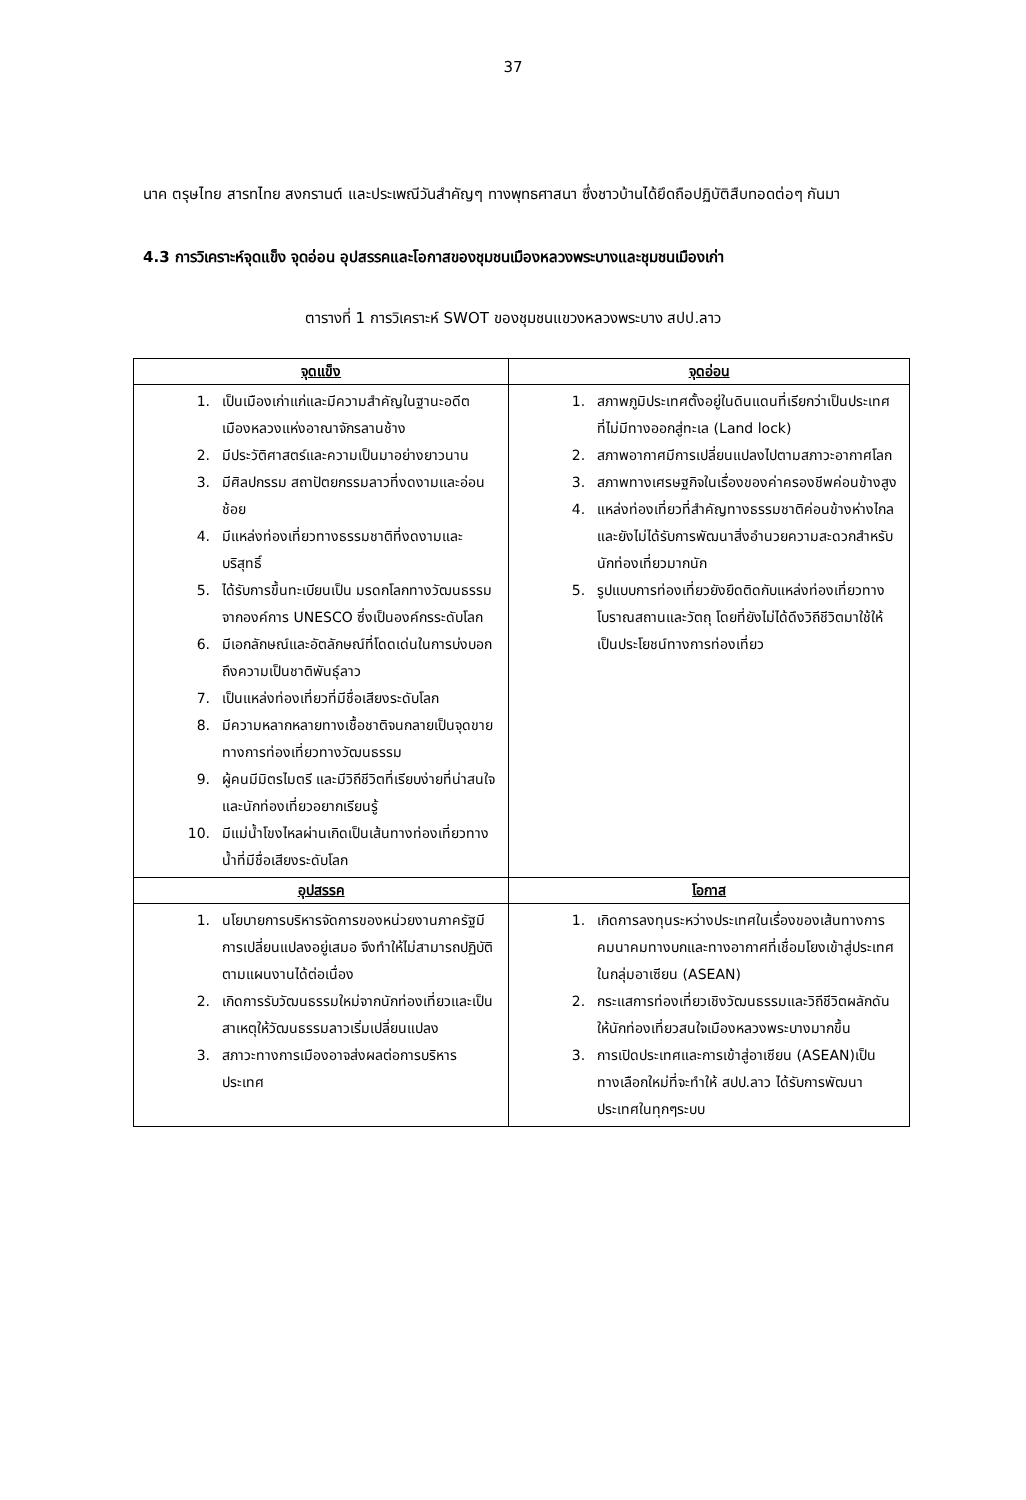37
นาค ตรุษไทย สารทไทย สงกรานต์ และประเพณีวันสำคัญๆ ทางพุทธศาสนา ซึ่งชาวบ้านได้ยึดถือปฏิบัติสืบทอดต่อๆ กันมา
4.3 การวิเคราะห์จุดแข็ง จุดอ่อน อุปสรรคและโอกาสของชุมชนเมืองหลวงพระบางและชุมชนเมืองเก่า
ตารางที่ 1 การวิเคราะห์ SWOT ของชุมชนแขวงหลวงพระบาง สปป.ลาว
| จุดแข็ง | จุดอ่อน |
| --- | --- |
| 1. เป็นเมืองเก่าแก่และมีความสำคัญในฐานะอดีตเมืองหลวงแห่งอาณาจักรลานช้าง 2. มีประวัติศาสตร์และความเป็นมาอย่างยาวนาน 3. มีศิลปกรรม สถาปัตยกรรมลาวที่งดงามและอ่อนช้อย 4. มีแหล่งท่องเที่ยวทางธรรมชาติที่งดงามและบริสุทธิ์ 5. ได้รับการขึ้นทะเบียนเป็น มรดกโลกทางวัฒนธรรมจากองค์การ UNESCO ซึ่งเป็นองค์กรระดับโลก 6. มีเอกลักษณ์และอัตลักษณ์ที่โดดเด่นในการบ่งบอกถึงความเป็นชาติพันธุ์ลาว 7. เป็นแหล่งท่องเที่ยวที่มีชื่อเสียงระดับโลก 8. มีความหลากหลายทางเชื้อชาติจนกลายเป็นจุดขายทางการท่องเที่ยวทางวัฒนธรรม 9. ผู้คนมีมิตรไมตรี และมีวิถีชีวิตที่เรียบง่ายที่น่าสนใจและนักท่องเที่ยวอยากเรียนรู้ 10. มีแม่น้ำโขงไหลผ่านเกิดเป็นเส้นทางท่องเที่ยวทางน้ำที่มีชื่อเสียงระดับโลก | 1. สภาพภูมิประเทศตั้งอยู่ในดินแดนที่เรียกว่าเป็นประเทศที่ไม่มีทางออกสู่ทะเล (Land lock) 2. สภาพอากาศมีการเปลี่ยนแปลงไปตามสภาวะอากาศโลก 3. สภาพทางเศรษฐกิจในเรื่องของค่าครองชีพค่อนข้างสูง 4. แหล่งท่องเที่ยวที่สำคัญทางธรรมชาติค่อนข้างห่างไกลและยังไม่ได้รับการพัฒนาสิ่งอำนวยความสะดวกสำหรับนักท่องเที่ยวมากนัก 5. รูปแบบการท่องเที่ยวยังยึดติดกับแหล่งท่องเที่ยวทางโบราณสถานและวัตถุ โดยที่ยังไม่ได้ดึงวิถีชีวิตมาใช้ให้เป็นประโยชน์ทางการท่องเที่ยว |
| อุปสรรค | โอกาส |
| 1. นโยบายการบริหารจัดการของหน่วยงานภาครัฐมีการเปลี่ยนแปลงอยู่เสมอ จึงทำให้ไม่สามารถปฏิบัติตามแผนงานได้ต่อเนื่อง 2. เกิดการรับวัฒนธรรมใหม่จากนักท่องเที่ยวและเป็นสาเหตุให้วัฒนธรรมลาวเริ่มเปลี่ยนแปลง 3. สภาวะทางการเมืองอาจส่งผลต่อการบริหารประเทศ | 1. เกิดการลงทุนระหว่างประเทศในเรื่องของเส้นทางการคมนาคมทางบกและทางอากาศที่เชื่อมโยงเข้าสู่ประเทศในกลุ่มอาเซียน (ASEAN) 2. กระแสการท่องเที่ยวเชิงวัฒนธรรมและวิถีชีวิตผลักดันให้นักท่องเที่ยวสนใจเมืองหลวงพระบางมากขึ้น 3. การเปิดประเทศและการเข้าสู่อาเซียน (ASEAN)เป็นทางเลือกใหม่ที่จะทำให้ สปป.ลาว ได้รับการพัฒนาประเทศในทุกๆระบบ |